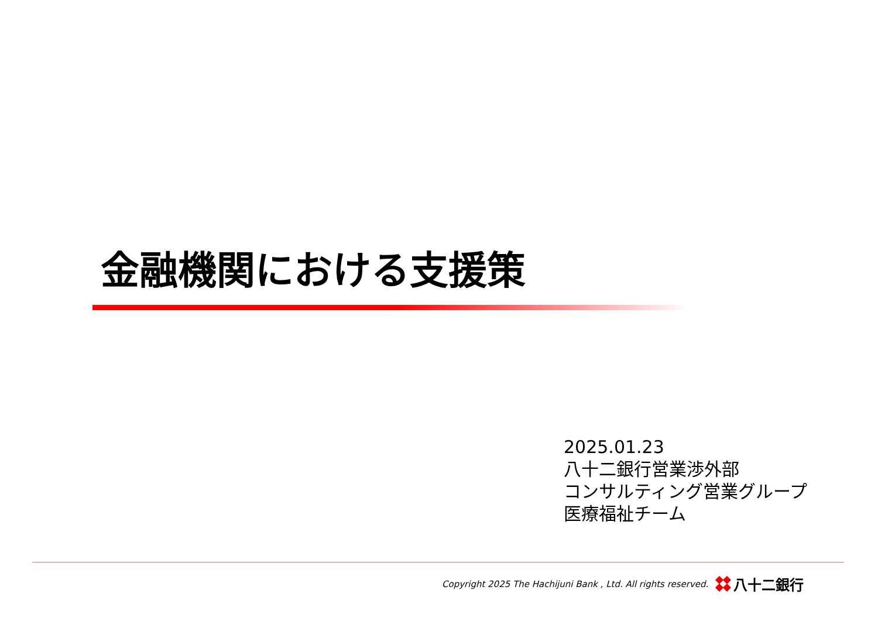金融機関における支援策
2025.01.23
八十二銀行営業渉外部
コンサルティング営業グループ
医療福祉チーム
Copyright 2025 The Hachijuni Bank , Ltd. All rights reserved.
八十二銀行